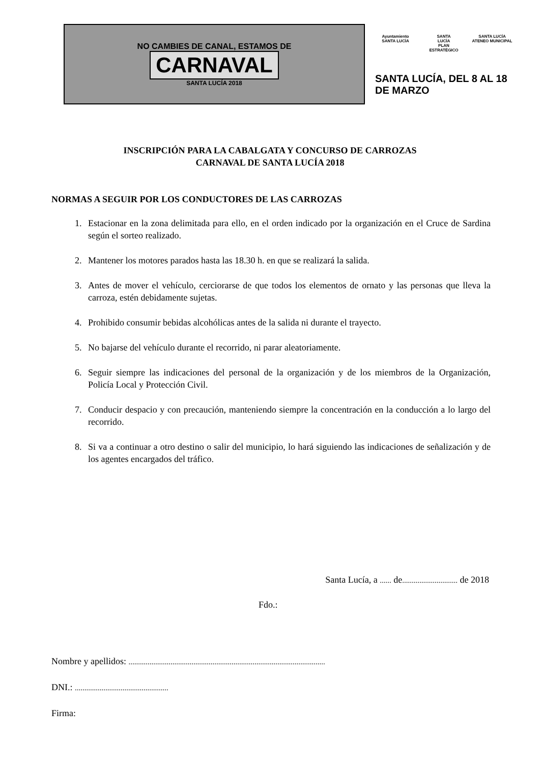NO CAMBIES DE CANAL, ESTAMOS DE
CARNAVAL
SANTA LUCÍA 2018
Ayuntamiento
SANTA LUCÍA
SANTA
LUCÍA
PLAN ESTRATÉGICO
SANTA LUCÍA
ATENEO MUNICIPAL
SANTA LUCÍA, DEL 8 AL 18 DE MARZO
INSCRIPCIÓN PARA LA CABALGATA Y CONCURSO DE CARROZAS
CARNAVAL DE SANTA LUCÍA 2018
NORMAS A SEGUIR POR LOS CONDUCTORES DE LAS CARROZAS
1. Estacionar en la zona delimitada para ello, en el orden indicado por la organización en el Cruce de Sardina según el sorteo realizado.
2. Mantener los motores parados hasta las 18.30 h. en que se realizará la salida.
3. Antes de mover el vehículo, cerciorarse de que todos los elementos de ornato y las personas que lleva la carroza, estén debidamente sujetas.
4. Prohibido consumir bebidas alcohólicas antes de la salida ni durante el trayecto.
5. No bajarse del vehículo durante el recorrido, ni parar aleatoriamente.
6. Seguir siempre las indicaciones del personal de la organización y de los miembros de la Organización, Policía Local y Protección Civil.
7. Conducir despacio y con precaución, manteniendo siempre la concentración en la conducción a lo largo del recorrido.
8. Si va a continuar a otro destino o salir del municipio, lo hará siguiendo las indicaciones de señalización y de los agentes encargados del tráfico.
Santa Lucía, a ...... de............................. de 2018
Fdo.:
Nombre y apellidos: .......................................................................................................
DNI.: .................................................
Firma: